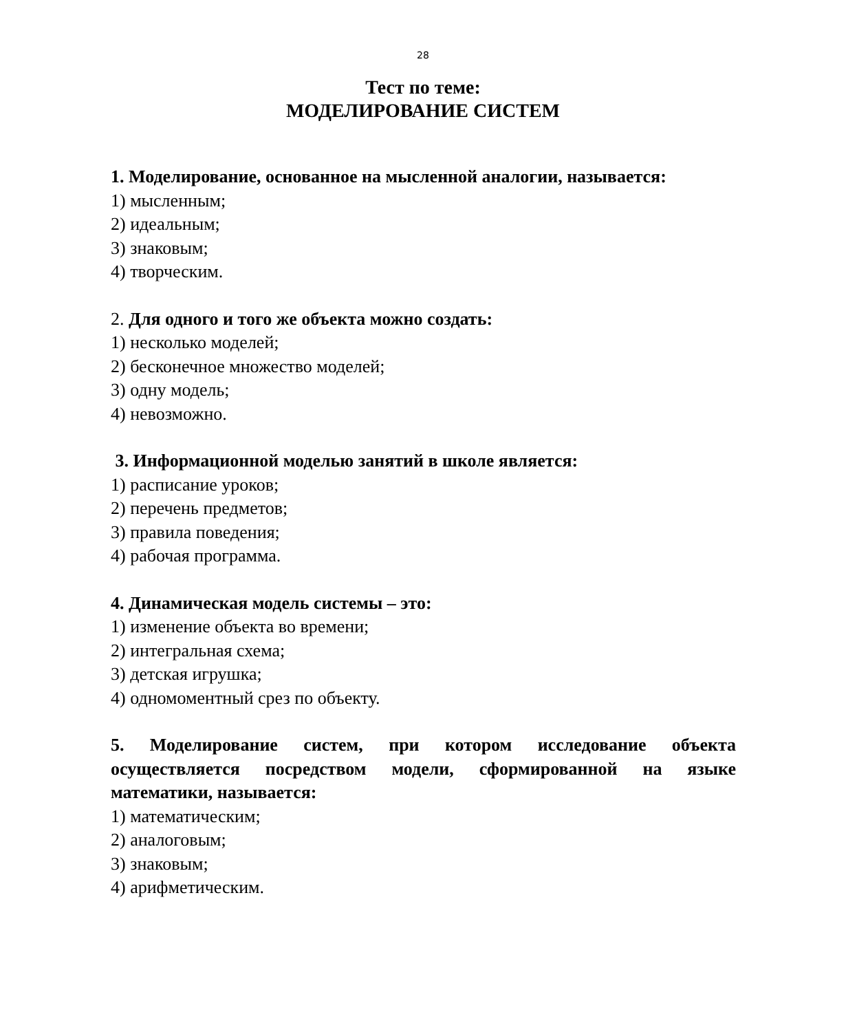28
Тест по теме:
МОДЕЛИРОВАНИЕ СИСТЕМ
1. Моделирование, основанное на мысленной аналогии, называется:
1) мысленным;
2) идеальным;
3) знаковым;
4) творческим.
2. Для одного и того же объекта можно создать:
1) несколько моделей;
2) бесконечное множество моделей;
3) одну модель;
4) невозможно.
3. Информационной моделью занятий в школе является:
1) расписание уроков;
2) перечень предметов;
3) правила поведения;
4) рабочая программа.
4. Динамическая модель системы – это:
1) изменение объекта во времени;
2) интегральная схема;
3) детская игрушка;
4) одномоментный срез по объекту.
5. Моделирование систем, при котором исследование объекта осуществляется посредством модели, сформированной на языке математики, называется:
1) математическим;
2) аналоговым;
3) знаковым;
4) арифметическим.